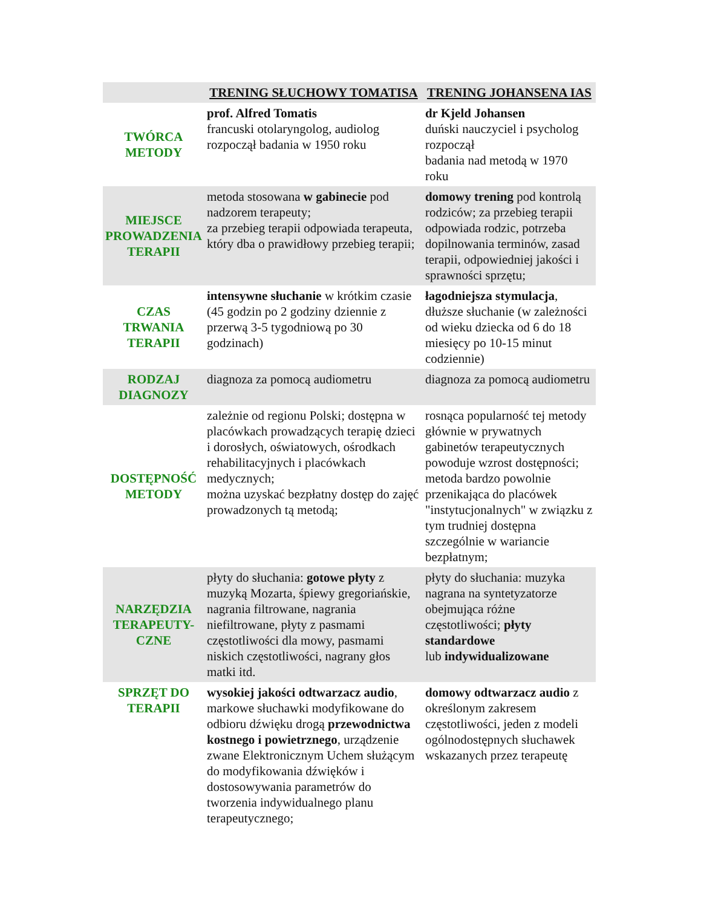| | TRENING SŁUCHOWY TOMATISA | TRENING JOHANSENA IAS |
| --- | --- | --- |
| TWÓRCA METODY | prof. Alfred Tomatis francuski otolaryngolog, audiolog rozpoczął badania w 1950 roku | dr Kjeld Johansen duński nauczyciel i psycholog rozpoczął badania nad metodą w 1970 roku |
| MIEJSCE PROWADZENIA TERAPII | metoda stosowana w gabinecie pod nadzorem terapeuty; za przebieg terapii odpowiada terapeuta, który dba o prawidłowy przebieg terapii; | domowy trening pod kontrolą rodziców; za przebieg terapii odpowiada rodzic, potrzeba dopilnowania terminów, zasad terapii, odpowiedniej jakości i sprawności sprzętu; |
| CZAS TRWANIA TERAPII | intensywne słuchanie w krótkim czasie (45 godzin po 2 godziny dziennie z przerwą 3-5 tygodniową po 30 godzinach) | łagodniejsza stymulacja , dłuższe słuchanie (w zależności od wieku dziecka od 6 do 18 miesięcy po 10-15 minut codziennie) |
| RODZAJ DIAGNOZY | diagnoza za pomocą audiometru | diagnoza za pomocą audiometru |
| DOSTĘPNOŚĆ METODY | zależnie od regionu Polski; dostępna w placówkach prowadzących terapię dzieci i dorosłych, oświatowych, ośrodkach rehabilitacyjnych i placówkach medycznych; można uzyskać bezpłatny dostęp do zajęć prowadzonych tą metodą; | rosnąca popularność tej metody głównie w prywatnych gabinetów terapeutycznych powoduje wzrost dostępności; metoda bardzo powolnie przenikająca do placówek "instytucjonalnych" w związku z tym trudniej dostępna szczególnie w wariancie bezpłatnym; |
| NARZĘDZIA TERAPEUTY-CZNE | płyty do słuchania: gotowe płyty z muzyką Mozarta, śpiewy gregoriańskie, nagrania filtrowane, nagrania niefiltrowane, płyty z pasmami częstotliwości dla mowy, pasmami niskich częstotliwości, nagrany głos matki itd. | płyty do słuchania: muzyka nagrana na syntetyzatorze obejmująca różne częstotliwości; płyty standardowe lub indywidualizowane |
| SPRZĘT DO TERAPII | wysokiej jakości odtwarzacz audio , markowe słuchawki modyfikowane do odbioru dźwięku drogą przewodnictwa kostnego i powietrznego , urządzenie zwane Elektronicznym Uchem służącym do modyfikowania dźwięków i dostosowywania parametrów do tworzenia indywidualnego planu terapeutycznego; | domowy odtwarzacz audio z określonym zakresem częstotliwości, jeden z modeli ogólnodostępnych słuchawek wskazanych przez terapeutę |